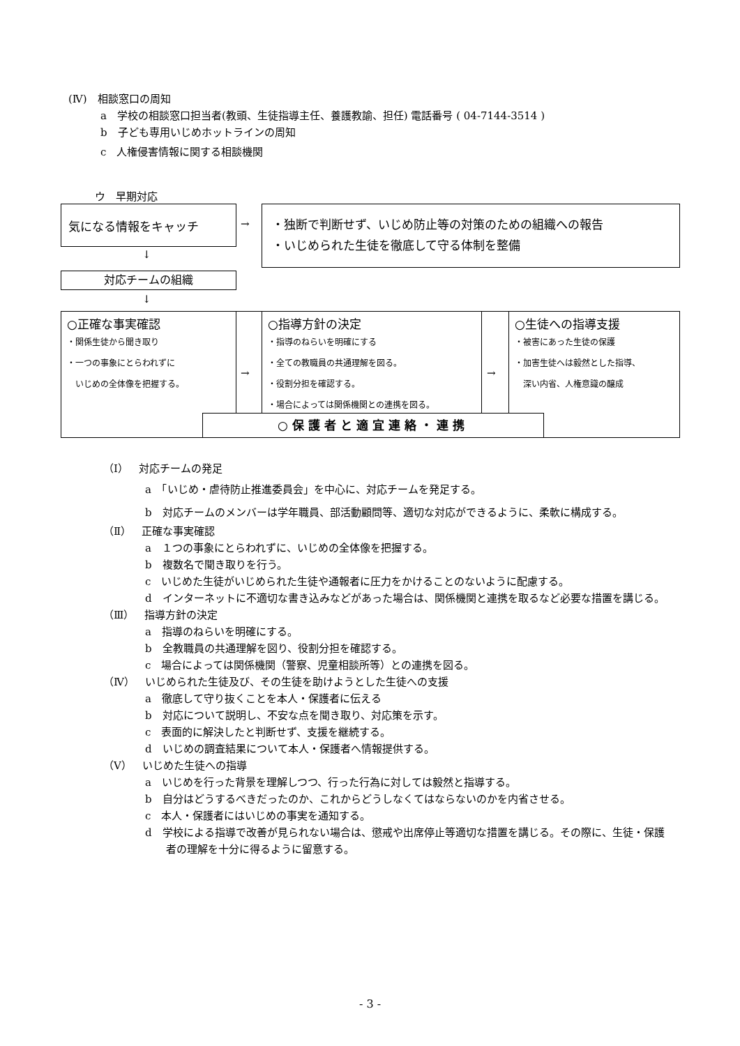(Ⅳ)　相談窓口の周知
a　学校の相談窓口担当者(教頭、生徒指導主任、養護教諭、担任) 電話番号 ( 04-7144-3514 )
b　子ども専用いじめホットラインの周知
c　人権侵害情報に関する相談機関
ウ　早期対応
気になる情報をキャッチ
→
・独断で判断せず、いじめ防止等の対策のための組織への報告
・いじめられた生徒を徹底して守る体制を整備
↓
対応チームの組織
↓
○正確な事実確認
・関係生徒から聞き取り
・一つの事象にとらわれずに
　いじめの全体像を把握する。
→
○指導方針の決定
・指導のねらいを明確にする
・全ての教職員の共通理解を図る。
・役割分担を確認する。
・場合によっては関係機関との連携を図る。
→
○生徒への指導支援
・被害にあった生徒の保護
・加害生徒へは毅然とした指導、
　深い内省、人権意識の醸成
○保護者と適宜連絡・連携
（Ⅰ）　対応チームの発足
a　「いじめ・虐待防止推進委員会」を中心に、対応チームを発足する。
b　対応チームのメンバーは学年職員、部活動顧問等、適切な対応ができるように、柔軟に構成する。
（Ⅱ）　正確な事実確認
a　１つの事象にとらわれずに、いじめの全体像を把握する。
b　複数名で聞き取りを行う。
c　いじめた生徒がいじめられた生徒や通報者に圧力をかけることのないように配慮する。
d　インターネットに不適切な書き込みなどがあった場合は、関係機関と連携を取るなど必要な措置を講じる。
（Ⅲ）　指導方針の決定
a　指導のねらいを明確にする。
b　全教職員の共通理解を図り、役割分担を確認する。
c　場合によっては関係機関（警察、児童相談所等）との連携を図る。
（Ⅳ）　いじめられた生徒及び、その生徒を助けようとした生徒への支援
a　徹底して守り抜くことを本人・保護者に伝える
b　対応について説明し、不安な点を聞き取り、対応策を示す。
c　表面的に解決したと判断せず、支援を継続する。
d　いじめの調査結果について本人・保護者へ情報提供する。
（Ⅴ）　いじめた生徒への指導
a　いじめを行った背景を理解しつつ、行った行為に対しては毅然と指導する。
b　自分はどうするべきだったのか、これからどうしなくてはならないのかを内省させる。
c　本人・保護者にはいじめの事実を通知する。
d　学校による指導で改善が見られない場合は、懲戒や出席停止等適切な措置を講じる。その際に、生徒・保護者の理解を十分に得るように留意する。
- 3 -